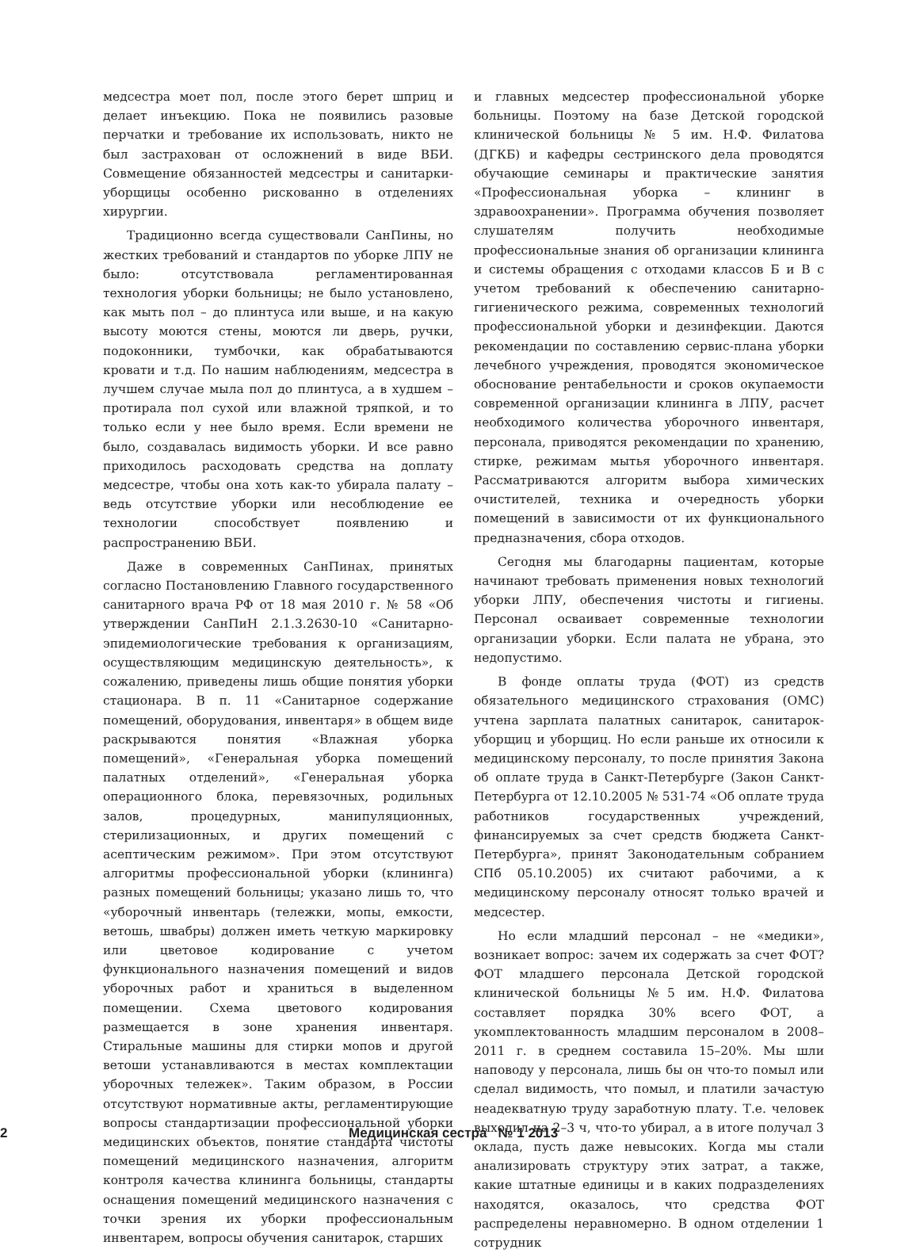медсестра моет пол, после этого берет шприц и делает инъекцию. Пока не появились разовые перчатки и требование их использовать, никто не был застрахован от осложнений в виде ВБИ. Совмещение обязанностей медсестры и санитарки-уборщицы особенно рискованно в отделениях хирургии.
Традиционно всегда существовали СанПины, но жестких требований и стандартов по уборке ЛПУ не было: отсутствовала регламентированная технология уборки больницы; не было установлено, как мыть пол – до плинтуса или выше, и на какую высоту моются стены, моются ли дверь, ручки, подоконники, тумбочки, как обрабатываются кровати и т.д. По нашим наблюдениям, медсестра в лучшем случае мыла пол до плинтуса, а в худшем – протирала пол сухой или влажной тряпкой, и то только если у нее было время. Если времени не было, создавалась видимость уборки. И все равно приходилось расходовать средства на доплату медсестре, чтобы она хоть как-то убирала палату – ведь отсутствие уборки или несоблюдение ее технологии способствует появлению и распространению ВБИ.
Даже в современных СанПинах, принятых согласно Постановлению Главного государственного санитарного врача РФ от 18 мая 2010 г. № 58 «Об утверждении СанПиН 2.1.3.2630-10 «Санитарно-эпидемиологические требования к организациям, осуществляющим медицинскую деятельность», к сожалению, приведены лишь общие понятия уборки стационара. В п. 11 «Санитарное содержание помещений, оборудования, инвентаря» в общем виде раскрываются понятия «Влажная уборка помещений», «Генеральная уборка помещений палатных отделений», «Генеральная уборка операционного блока, перевязочных, родильных залов, процедурных, манипуляционных, стерилизационных, и других помещений с асептическим режимом». При этом отсутствуют алгоритмы профессиональной уборки (клининга) разных помещений больницы; указано лишь то, что «уборочный инвентарь (тележки, мопы, емкости, ветошь, швабры) должен иметь четкую маркировку или цветовое кодирование с учетом функционального назначения помещений и видов уборочных работ и храниться в выделенном помещении. Схема цветового кодирования размещается в зоне хранения инвентаря. Стиральные машины для стирки мопов и другой ветоши устанавливаются в местах комплектации уборочных тележек». Таким образом, в России отсутствуют нормативные акты, регламентирующие вопросы стандартизации профессиональной уборки медицинских объектов, понятие стандарта чистоты помещений медицинского назначения, алгоритм контроля качества клининга больницы, стандарты оснащения помещений медицинского назначения с точки зрения их уборки профессиональным инвентарем, вопросы обучения санитарок, старших
и главных медсестер профессиональной уборке больницы. Поэтому на базе Детской городской клинической больницы № 5 им. Н.Ф. Филатова (ДГКБ) и кафедры сестринского дела проводятся обучающие семинары и практические занятия «Профессиональная уборка – клининг в здравоохранении». Программа обучения позволяет слушателям получить необходимые профессиональные знания об организации клининга и системы обращения с отходами классов Б и В с учетом требований к обеспечению санитарно-гигиенического режима, современных технологий профессиональной уборки и дезинфекции. Даются рекомендации по составлению сервис-плана уборки лечебного учреждения, проводятся экономическое обоснование рентабельности и сроков окупаемости современной организации клининга в ЛПУ, расчет необходимого количества уборочного инвентаря, персонала, приводятся рекомендации по хранению, стирке, режимам мытья уборочного инвентаря. Рассматриваются алгоритм выбора химических очистителей, техника и очередность уборки помещений в зависимости от их функционального предназначения, сбора отходов.
Сегодня мы благодарны пациентам, которые начинают требовать применения новых технологий уборки ЛПУ, обеспечения чистоты и гигиены. Персонал осваивает современные технологии организации уборки. Если палата не убрана, это недопустимо.
В фонде оплаты труда (ФОТ) из средств обязательного медицинского страхования (ОМС) учтена зарплата палатных санитарок, санитарок-уборщиц и уборщиц. Но если раньше их относили к медицинскому персоналу, то после принятия Закона об оплате труда в Санкт-Петербурге (Закон Санкт-Петербурга от 12.10.2005 № 531-74 «Об оплате труда работников государственных учреждений, финансируемых за счет средств бюджета Санкт-Петербурга», принят Законодательным собранием СПб 05.10.2005) их считают рабочими, а к медицинскому персоналу относят только врачей и медсестер.
Но если младший персонал – не «медики», возникает вопрос: зачем их содержать за счет ФОТ? ФОТ младшего персонала Детской городской клинической больницы №5 им. Н.Ф. Филатова составляет порядка 30% всего ФОТ, а укомплектованность младшим персоналом в 2008–2011 г. в среднем составила 15–20%. Мы шли наповоду у персонала, лишь бы он что-то помыл или сделал видимость, что помыл, и платили зачастую неадекватную труду заработную плату. Т.е. человек выходил на 2–3 ч, что-то убирал, а в итоге получал 3 оклада, пусть даже невысоких. Когда мы стали анализировать структуру этих затрат, а также, какие штатные единицы и в каких подразделениях находятся, оказалось, что средства ФОТ распределены неравномерно. В одном отделении 1 сотрудник
2 Медицинская сестра № 1 2013